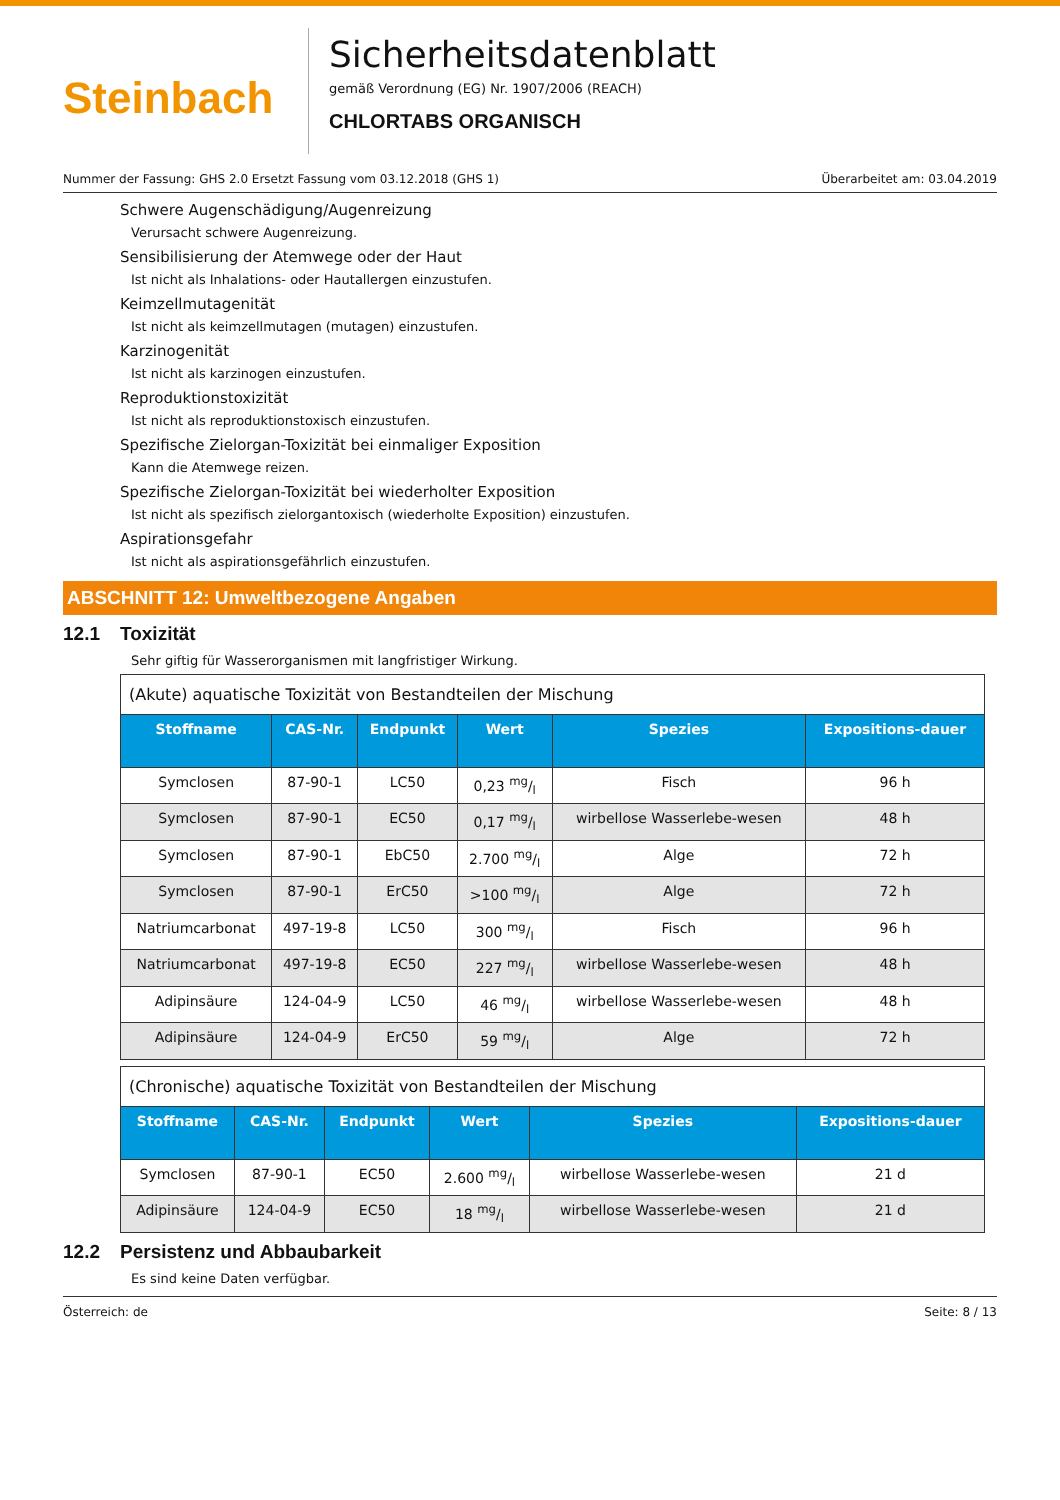Steinbach
Sicherheitsdatenblatt
gemäß Verordnung (EG) Nr. 1907/2006 (REACH)
CHLORTABS ORGANISCH
Nummer der Fassung: GHS 2.0 Ersetzt Fassung vom 03.12.2018 (GHS 1) Überarbeitet am: 03.04.2019
Schwere Augenschädigung/Augenreizung
Verursacht schwere Augenreizung.
Sensibilisierung der Atemwege oder der Haut
Ist nicht als Inhalations- oder Hautallergen einzustufen.
Keimzellmutagenität
Ist nicht als keimzellmutagen (mutagen) einzustufen.
Karzinogenität
Ist nicht als karzinogen einzustufen.
Reproduktionstoxizität
Ist nicht als reproduktionstoxisch einzustufen.
Spezifische Zielorgan-Toxizität bei einmaliger Exposition
Kann die Atemwege reizen.
Spezifische Zielorgan-Toxizität bei wiederholter Exposition
Ist nicht als spezifisch zielorgantoxisch (wiederholte Exposition) einzustufen.
Aspirationsgefahr
Ist nicht als aspirationsgefährlich einzustufen.
ABSCHNITT 12: Umweltbezogene Angaben
12.1 Toxizität
Sehr giftig für Wasserorganismen mit langfristiger Wirkung.
| (Akute) aquatische Toxizität von Bestandteilen der Mischung | | | | | |
| --- | --- | --- | --- | --- | --- |
| Stoffname | CAS-Nr. | Endpunkt | Wert | Spezies | Expositions-dauer |
| Symclosen | 87-90-1 | LC50 | 0,23 mg/l | Fisch | 96 h |
| Symclosen | 87-90-1 | EC50 | 0,17 mg/l | wirbellose Wasserlebe-wesen | 48 h |
| Symclosen | 87-90-1 | EbC50 | 2.700 mg/l | Alge | 72 h |
| Symclosen | 87-90-1 | ErC50 | >100 mg/l | Alge | 72 h |
| Natriumcarbonat | 497-19-8 | LC50 | 300 mg/l | Fisch | 96 h |
| Natriumcarbonat | 497-19-8 | EC50 | 227 mg/l | wirbellose Wasserlebe-wesen | 48 h |
| Adipinsäure | 124-04-9 | LC50 | 46 mg/l | wirbellose Wasserlebe-wesen | 48 h |
| Adipinsäure | 124-04-9 | ErC50 | 59 mg/l | Alge | 72 h |
| (Chronische) aquatische Toxizität von Bestandteilen der Mischung | | | | | |
| --- | --- | --- | --- | --- | --- |
| Stoffname | CAS-Nr. | Endpunkt | Wert | Spezies | Expositions-dauer |
| Symclosen | 87-90-1 | EC50 | 2.600 mg/l | wirbellose Wasserlebe-wesen | 21 d |
| Adipinsäure | 124-04-9 | EC50 | 18 mg/l | wirbellose Wasserlebe-wesen | 21 d |
12.2 Persistenz und Abbaubarkeit
Es sind keine Daten verfügbar.
Österreich: de Seite: 8 / 13